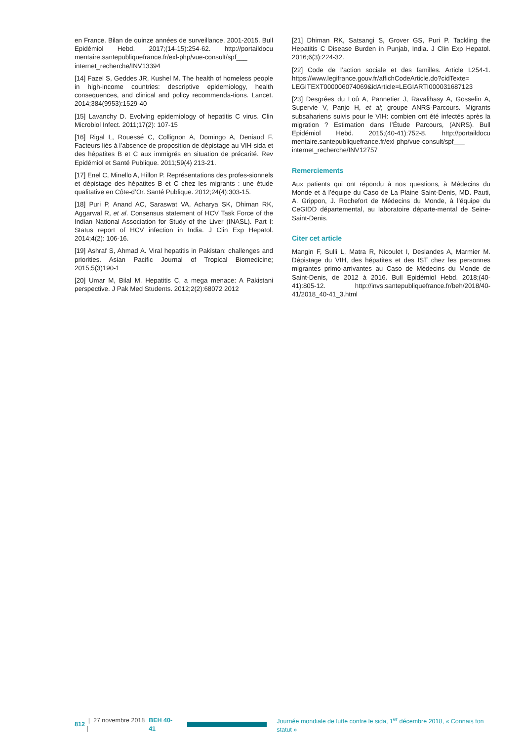en France. Bilan de quinze années de surveillance, 2001-2015. Bull Epidémiol Hebd. 2017;(14-15):254-62. http://portaildocu mentaire.santepubliquefrance.fr/exl-php/vue-consult/spf___ internet_recherche/INV13394
[14] Fazel S, Geddes JR, Kushel M. The health of homeless people in high-income countries: descriptive epidemiology, health consequences, and clinical and policy recommenda-tions. Lancet. 2014;384(9953):1529-40
[15] Lavanchy D. Evolving epidemiology of hepatitis C virus. Clin Microbiol Infect. 2011;17(2): 107-15
[16] Rigal L, Rouessé C, Collignon A, Domingo A, Deniaud F. Facteurs liés à l’absence de proposition de dépistage au VIH-sida et des hépatites B et C aux immigrés en situation de précarité. Rev Epidémiol et Santé Publique. 2011;59(4) 213-21.
[17] Enel C, Minello A, Hillon P. Représentations des profes-sionnels et dépistage des hépatites B et C chez les migrants : une étude qualitative en Côte-d’Or. Santé Publique. 2012;24(4):303-15.
[18] Puri P, Anand AC, Saraswat VA, Acharya SK, Dhiman RK, Aggarwal R, et al. Consensus statement of HCV Task Force of the Indian National Association for Study of the Liver (INASL). Part I: Status report of HCV infection in India. J Clin Exp Hepatol. 2014;4(2): 106-16.
[19] Ashraf S, Ahmad A. Viral hepatitis in Pakistan: challenges and priorities. Asian Pacific Journal of Tropical Biomedicine; 2015;5(3)190-1
[20] Umar M, Bilal M. Hepatitis C, a mega menace: A Pakistani perspective. J Pak Med Students. 2012;2(2):68072 2012
[21] Dhiman RK, Satsangi S, Grover GS, Puri P. Tackling the Hepatitis C Disease Burden in Punjab, India. J Clin Exp Hepatol. 2016;6(3):224-32.
[22] Code de l’action sociale et des familles. Article L254-1. https://www.legifrance.gouv.fr/affichCodeArticle.do?cidTexte= LEGITEXT000006074069&idArticle=LEGIARTI000031687123
[23] Desgrées du Loû A, Pannetier J, Ravalihasy A, Gosselin A, Supervie V, Panjo H, et al; groupe ANRS-Parcours. Migrants subsahariens suivis pour le VIH: combien ont été infectés après la migration ? Estimation dans l’Étude Parcours, (ANRS). Bull Epidémiol Hebd. 2015;(40-41):752-8. http://portaildocu mentaire.santepubliquefrance.fr/exl-php/vue-consult/spf___ internet_recherche/INV12757
Remerciements
Aux patients qui ont répondu à nos questions, à Médecins du Monde et à l’équipe du Caso de La Plaine Saint-Denis, MD. Pauti, A. Grippon, J. Rochefort de Médecins du Monde, à l’équipe du CeGIDD départemental, au laboratoire départe-mental de Seine-Saint-Denis.
Citer cet article
Mangin F, Sulli L, Matra R, Nicoulet I, Deslandes A, Marmier M. Dépistage du VIH, des hépatites et des IST chez les personnes migrantes primo-arrivantes au Caso de Médecins du Monde de Saint-Denis, de 2012 à 2016. Bull Epidémiol Hebd. 2018;(40-41):805-12. http://invs.santepubliquefrance.fr/beh/2018/40-41/2018_40-41_3.html
812 | 27 novembre 2018 | BEH 40-41 Journée mondiale de lutte contre le sida, 1<sup>er</sup> décembre 2018, « Connais ton statut »